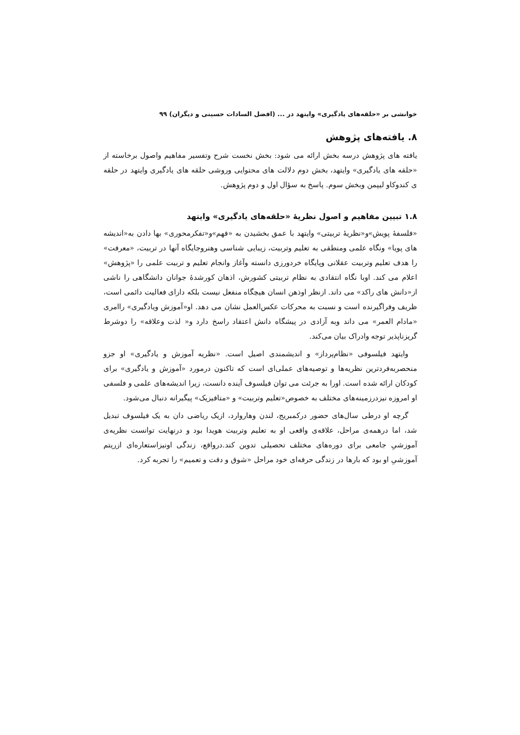خوانشی بر «حلقه‌های یادگیری» وایتهد در ... (افضل السادات حسینی و دیگران) ۹۹
۸. یافته‌های پژوهش
یافته های پژوهش درسه بخش ارائه می شود: بخش نخست شرح وتفسیر مفاهیم واصول برخاسته از «حلقه های یادگیری» وایتهد، بخش دوم دلالت های محتوایی وروشی حلقه های یادگیری وایتهد در حلقه ی کندوکاو لیپمن وبخش سوم. پاسخ به سؤال اول و دوم پژوهش.
۱.۸ تبیین مفاهیم و اصول نظریهٔ «حلقه‌های یادگیری» وایتهد
«فلسفهٔ پویش»و«نظریهٔ تربیتی» وایتهد با عمق بخشیدن به «فهم»و«تفکرمحوری» بها دادن به«اندیشه های پویا» ونگاه علمی ومنطقی به تعلیم وتربیت، زیبایی شناسی وهنروجایگاه آنها در تربیت، «معرفت» را هدف تعلیم وتربیت عقلانی وپایگاه خردورزی دانسته وآغاز وانجام تعلیم و تربیت علمی را «پژوهش» اعلام می کند. اوبا نگاه انتقادی به نظام تربیتی کشورش، اذهان کورشدهٔ جوانان دانشگاهی را ناشی از«دانش های راکد» می داند. ازنظر اوذهن انسان هیچگاه منفعل نیست بلکه دارای فعالیت دائمی است، ظریف وفراگیرنده است و نسبت به محرکات عکس‌العمل نشان می دهد. او«آموزش ویادگیری» راامری «مادام العمر» می داند وبه آزادی در پیشگاه دانش اعتقاد راسخ دارد و« لذت وعلاقه» را دوشرط گریزناپذیر توجه وادراک بیان می‌کند.
وایتهد فیلسوفی «نظام‌پرداز» و اندیشمندی اصیل است. «نظریه آموزش و یادگیری» او جزو منحصربه‌فردترین نظریه‌ها و توصیه‌های عملی‌ای است که تاکنون درمورد «آموزش و یادگیری» برای کودکان ارائه شده است. اورا به جرئت می توان فیلسوف آینده دانست، زیرا اندیشه‌های علمی و فلسفی او امروزه نیزدرزمینه‌های مختلف به خصوص«تعلیم وتربیت» و «متافیزیک» پیگیرانه دنبال می‌شود.
گرچه او درطی سال‌های حضور درکمبریج، لندن وهاروارد، ازیک ریاضی دان به یک فیلسوف تبدیل شد، اما درهمه‌ی مراحل، علاقه‌ی واقعی او به تعلیم وتربیت هویدا بود و درنهایت توانست نظریه‌ی آموزشیِ جامعی برای دوره‌های مختلف تحصیلی تدوین کند.درواقع، زندگی اونیزاستعاره‌ای ازریتم آموزشیِ او بود که بارها در زندگی حرفه‌ای خود مراحل «شوق و دقت و تعمیم» را تجربه کرد.